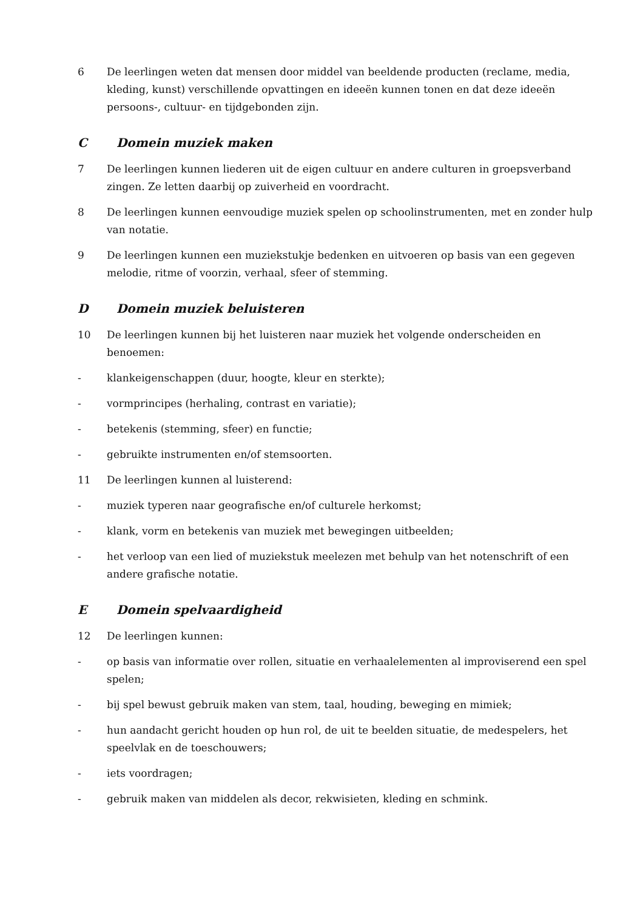6 De leerlingen weten dat mensen door middel van beeldende producten (reclame, media, kleding, kunst) verschillende opvattingen en ideeën kunnen tonen en dat deze ideeën persoons-, cultuur- en tijdgebonden zijn.
C Domein muziek maken
7 De leerlingen kunnen liederen uit de eigen cultuur en andere culturen in groepsverband zingen. Ze letten daarbij op zuiverheid en voordracht.
8 De leerlingen kunnen eenvoudige muziek spelen op schoolinstrumenten, met en zonder hulp van notatie.
9 De leerlingen kunnen een muziekstukje bedenken en uitvoeren op basis van een gegeven melodie, ritme of voorzin, verhaal, sfeer of stemming.
D Domein muziek beluisteren
10 De leerlingen kunnen bij het luisteren naar muziek het volgende onderscheiden en benoemen:
- klankeigenschappen (duur, hoogte, kleur en sterkte);
- vormprincipes (herhaling, contrast en variatie);
- betekenis (stemming, sfeer) en functie;
- gebruikte instrumenten en/of stemsoorten.
11 De leerlingen kunnen al luisterend:
- muziek typeren naar geografische en/of culturele herkomst;
- klank, vorm en betekenis van muziek met bewegingen uitbeelden;
- het verloop van een lied of muziekstuk meelezen met behulp van het notenschrift of een andere grafische notatie.
E Domein spelvaardigheid
12 De leerlingen kunnen:
- op basis van informatie over rollen, situatie en verhaalelementen al improviserend een spel spelen;
- bij spel bewust gebruik maken van stem, taal, houding, beweging en mimiek;
- hun aandacht gericht houden op hun rol, de uit te beelden situatie, de medespelers, het speelvlak en de toeschouwers;
- iets voordragen;
- gebruik maken van middelen als decor, rekwisieten, kleding en schmink.